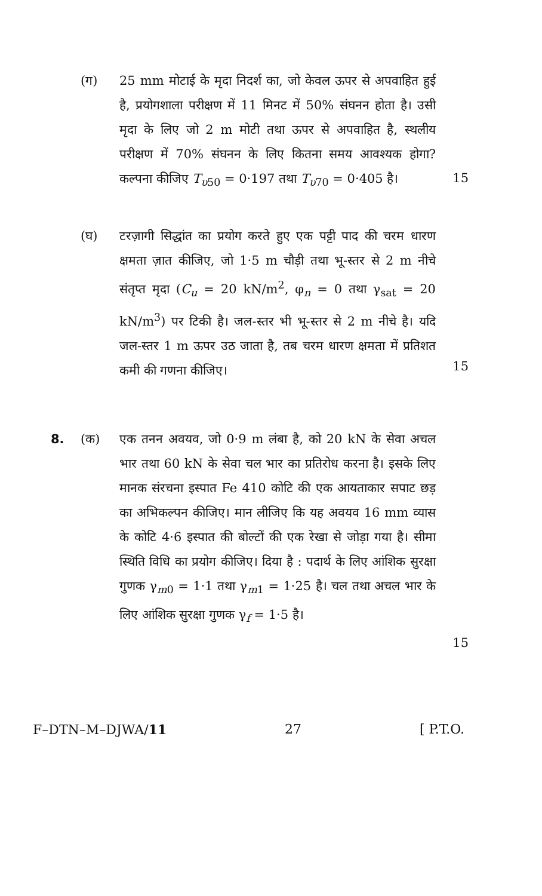(ग) 25 mm मोटाई के मृदा निदर्श का, जो केवल ऊपर से अपवाहित हुई है, प्रयोगशाला परीक्षण में 11 मिनट में 50% संघनन होता है। उसी मृदा के लिए जो 2 m मोटी तथा ऊपर से अपवाहित है, स्थलीय परीक्षण में 70% संघनन के लिए कितना समय आवश्यक होगा? कल्पना कीजिए T<sub>υ50</sub> = 0·197 तथा T<sub>υ70</sub> = 0·405 है।
15
(घ) टरज़ागी सिद्धांत का प्रयोग करते हुए एक पट्टी पाद की चरम धारण क्षमता ज़ात कीजिए, जो 1·5 m चौड़ी तथा भू-स्तर से 2 m नीचे संतृप्त मृदा (C<sub>u</sub> = 20 kN/m<sup>2</sup>, φ<sub>n</sub> = 0 तथा γ<sub>sat</sub> = 20 kN/m<sup>3</sup>) पर टिकी है। जल-स्तर भी भू-स्तर से 2 m नीचे है। यदि जल-स्तर 1 m ऊपर उठ जाता है, तब चरम धारण क्षमता में प्रतिशत कमी की गणना कीजिए।
15
8. (क) एक तनन अवयव, जो 0·9 m लंबा है, को 20 kN के सेवा अचल भार तथा 60 kN के सेवा चल भार का प्रतिरोध करना है। इसके लिए मानक संरचना इस्पात Fe 410 कोटि की एक आयताकार सपाट छड़ का अभिकल्पन कीजिए। मान लीजिए कि यह अवयव 16 mm व्यास के कोटि 4·6 इस्पात की बोल्टों की एक रेखा से जोड़ा गया है। सीमा स्थिति विधि का प्रयोग कीजिए। दिया है : पदार्थ के लिए आंशिक सुरक्षा गुणक γ<sub>m0</sub> = 1·1 तथा γ<sub>m1</sub> = 1·25 है। चल तथा अचल भार के लिए आंशिक सुरक्षा गुणक γ<sub>f</sub> = 1·5 है।
15
F–DTN–M–DJWA/11 27 [ P.T.O.